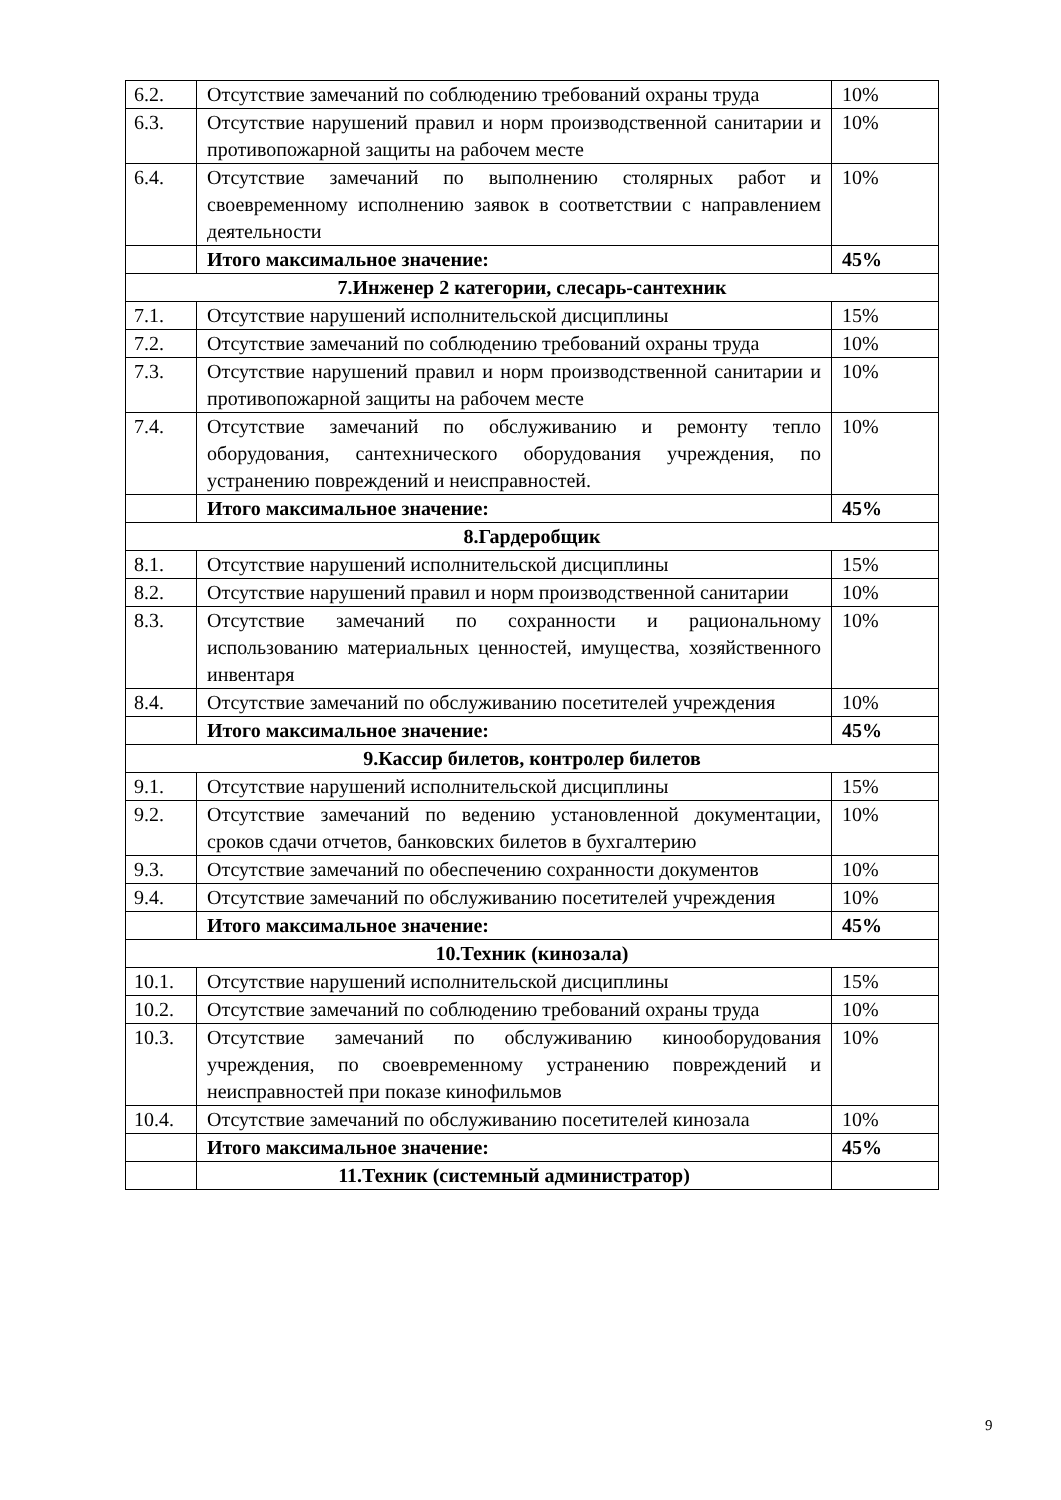| 6.2. | Отсутствие замечаний по соблюдению требований охраны труда | 10% |
| 6.3. | Отсутствие нарушений правил и норм производственной санитарии и противопожарной защиты на рабочем месте | 10% |
| 6.4. | Отсутствие замечаний по выполнению столярных работ и своевременному исполнению заявок в соответствии с направлением деятельности | 10% |
| | Итого максимальное значение: | 45% |
| 7.Инженер 2 категории, слесарь-сантехник | | |
| 7.1. | Отсутствие нарушений исполнительской дисциплины | 15% |
| 7.2. | Отсутствие замечаний по соблюдению требований охраны труда | 10% |
| 7.3. | Отсутствие нарушений правил и норм производственной санитарии и противопожарной защиты на рабочем месте | 10% |
| 7.4. | Отсутствие замечаний по обслуживанию и ремонту тепло оборудования, сантехнического оборудования учреждения, по устранению повреждений и неисправностей. | 10% |
| | Итого максимальное значение: | 45% |
| 8.Гардеробщик | | |
| 8.1. | Отсутствие нарушений исполнительской дисциплины | 15% |
| 8.2. | Отсутствие нарушений правил и норм производственной санитарии | 10% |
| 8.3. | Отсутствие замечаний по сохранности и рациональному использованию материальных ценностей, имущества, хозяйственного инвентаря | 10% |
| 8.4. | Отсутствие замечаний по обслуживанию посетителей учреждения | 10% |
| | Итого максимальное значение: | 45% |
| 9.Кассир билетов, контролер билетов | | |
| 9.1. | Отсутствие нарушений исполнительской дисциплины | 15% |
| 9.2. | Отсутствие замечаний по ведению установленной документации, сроков сдачи отчетов, банковских билетов в бухгалтерию | 10% |
| 9.3. | Отсутствие замечаний по обеспечению сохранности документов | 10% |
| 9.4. | Отсутствие замечаний по обслуживанию посетителей учреждения | 10% |
| | Итого максимальное значение: | 45% |
| 10.Техник (кинозала) | | |
| 10.1. | Отсутствие нарушений исполнительской дисциплины | 15% |
| 10.2. | Отсутствие замечаний по соблюдению требований охраны труда | 10% |
| 10.3. | Отсутствие замечаний по обслуживанию кинооборудования учреждения, по своевременному устранению повреждений и неисправностей при показе кинофильмов | 10% |
| 10.4. | Отсутствие замечаний по обслуживанию посетителей кинозала | 10% |
| | Итого максимальное значение: | 45% |
| | 11.Техник (системный администратор) | |
9